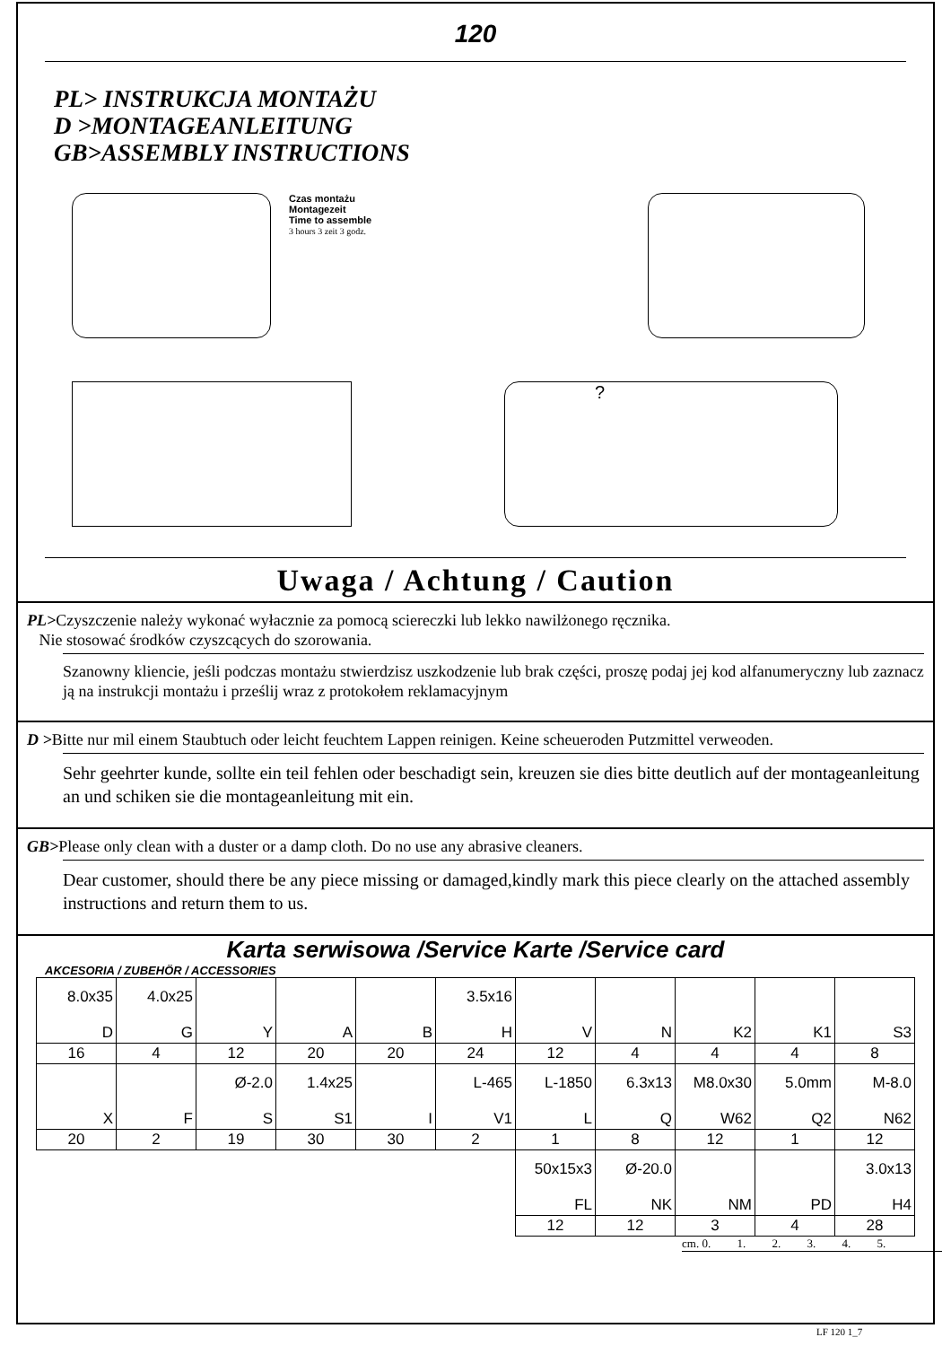120
PL> INSTRUKCJA MONTAŻU
D >MONTAGEANLEITUNG
GB>ASSEMBLY INSTRUCTIONS
Czas montażu
Montagezeit
Time to assemble
3 hours 3 zeit 3 godz.
?
Uwaga / Achtung / Caution
PL>Czyszczenie należy wykonać wyłacznie za pomocą sciereczki lub lekko nawilżonego ręcznika.
Nie stosować środków czyszcących do szorowania.
Szanowny kliencie, jeśli podczas montażu stwierdzisz uszkodzenie lub brak części, proszę podaj jej kod alfanumeryczny lub zaznacz ją na instrukcji montażu i prześlij wraz z protokołem reklamacyjnym
D >Bitte nur mil einem Staubtuch oder leicht feuchtem Lappen reinigen. Keine scheueroden Putzmittel verweoden.
Sehr geehrter kunde, sollte ein teil fehlen oder beschadigt sein, kreuzen sie dies bitte deutlich auf der montageanleitung an und schiken sie die montageanleitung mit ein.
GB>Please only clean with a duster or a damp cloth. Do no use any abrasive cleaners.
Dear customer, should there be any piece missing or damaged,kindly mark this piece clearly on the attached assembly instructions and return them to us.
Karta serwisowa /Service Karte /Service card
AKCESORIA / ZUBEHÖR / ACCESSORIES
| 8.0x35 D | 4.0x25 G | Y | A | B | 3.5x16 H | V | N | K2 | K1 | S3 |
| 16 | 4 | 12 | 20 | 20 | 24 | 12 | 4 | 4 | 4 | 8 |
| X | F | Ø-2.0 S | 1.4x25 S1 | I | L-465 V1 | L-1850 L | 6.3x13 Q | M8.0x30 W62 | 5.0mm Q2 | M-8.0 N62 |
| 20 | 2 | 19 | 30 | 30 | 2 | 1 | 8 | 12 | 1 | 12 |
| | | | | | | 50x15x3 FL | Ø-20.0 NK | NM | PD | 3.0x13 H4 |
| | | | | | | 12 | 12 | 3 | 4 | 28 |
cm. 0. 1. 2. 3. 4. 5.
LF 120 1_7